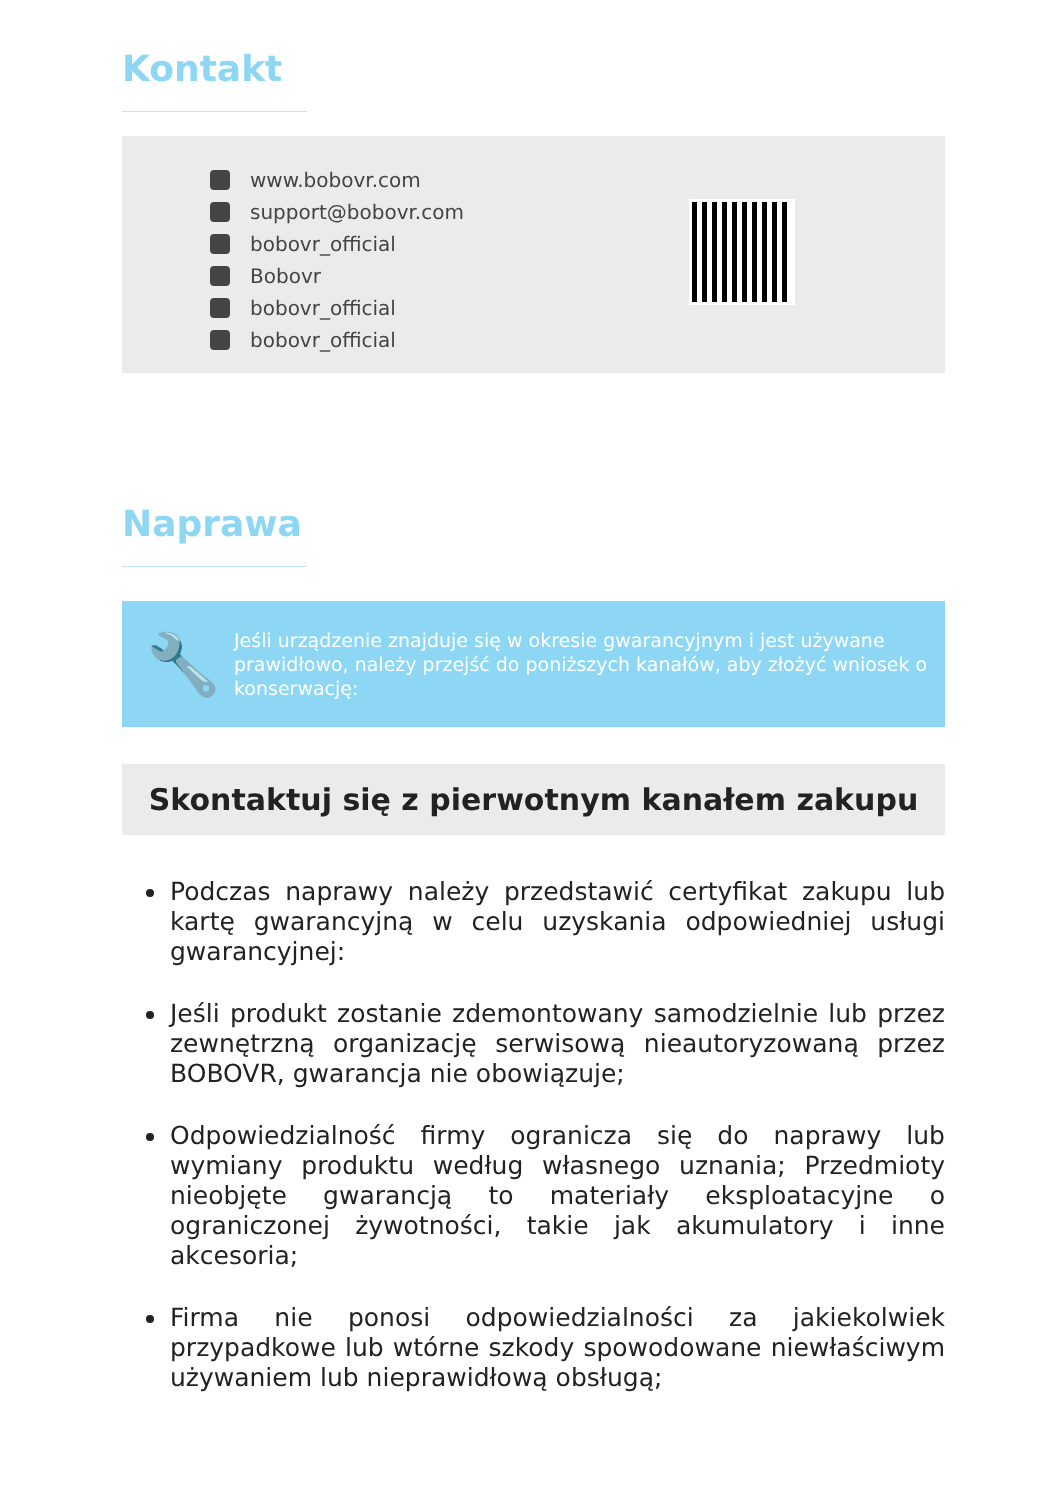Kontakt
www.bobovr.com
support@bobovr.com
bobovr_official
Bobovr
bobovr_official
bobovr_official
Naprawa
🔧
Jeśli urządzenie znajduje się w okresie gwarancyjnym i jest używane prawidłowo, należy przejść do poniższych kanałów, aby złożyć wniosek o konserwację:
Skontaktuj się z pierwotnym kanałem zakupu
Podczas naprawy należy przedstawić certyfikat zakupu lub kartę gwarancyjną w celu uzyskania odpowiedniej usługi gwarancyjnej:
Jeśli produkt zostanie zdemontowany samodzielnie lub przez zewnętrzną organizację serwisową nieautoryzowaną przez BOBOVR, gwarancja nie obowiązuje;
Odpowiedzialność firmy ogranicza się do naprawy lub wymiany produktu według własnego uznania; Przedmioty nieobjęte gwarancją to materiały eksploatacyjne o ograniczonej żywotności, takie jak akumulatory i inne akcesoria;
Firma nie ponosi odpowiedzialności za jakiekolwiek przypadkowe lub wtórne szkody spowodowane niewłaściwym używaniem lub nieprawidłową obsługą;